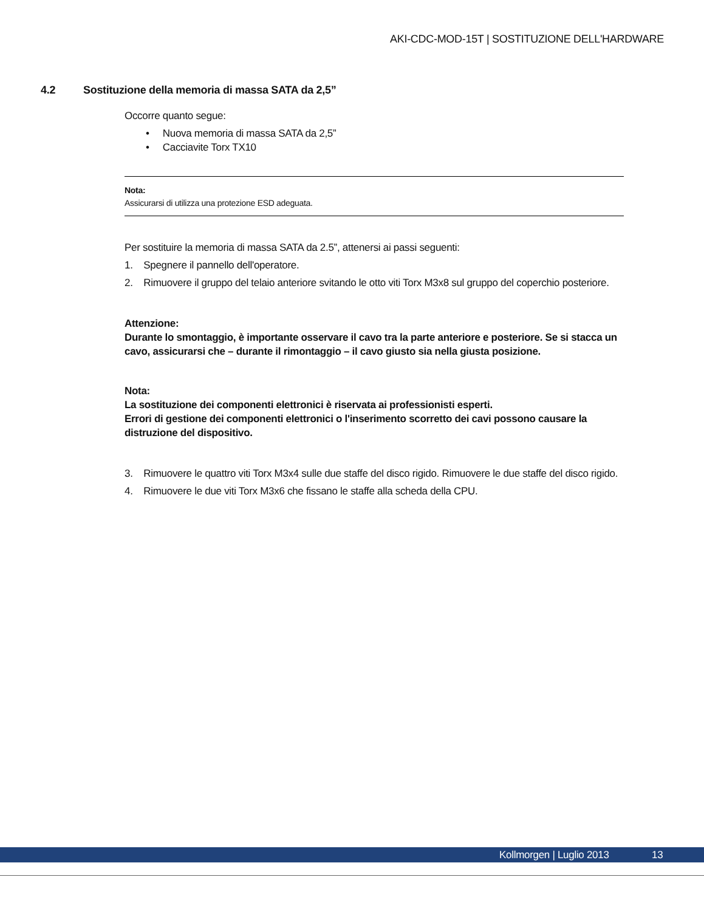AKI-CDC-MOD-15T | SOSTITUZIONE DELL'HARDWARE
4.2 Sostituzione della memoria di massa SATA da 2,5”
Occorre quanto segue:
• Nuova memoria di massa SATA da 2,5”
• Cacciavite Torx TX10
Nota:
Assicurarsi di utilizza una protezione ESD adeguata.
Per sostituire la memoria di massa SATA da 2.5”, attenersi ai passi seguenti:
1. Spegnere il pannello dell'operatore.
2. Rimuovere il gruppo del telaio anteriore svitando le otto viti Torx M3x8 sul gruppo del coperchio posteriore.
Attenzione:
Durante lo smontaggio, è importante osservare il cavo tra la parte anteriore e posteriore. Se si stacca un cavo, assicurarsi che – durante il rimontaggio – il cavo giusto sia nella giusta posizione.
Nota:
La sostituzione dei componenti elettronici è riservata ai professionisti esperti.
Errori di gestione dei componenti elettronici o l'inserimento scorretto dei cavi possono causare la distruzione del dispositivo.
3. Rimuovere le quattro viti Torx M3x4 sulle due staffe del disco rigido. Rimuovere le due staffe del disco rigido.
4. Rimuovere le due viti Torx M3x6 che fissano le staffe alla scheda della CPU.
Kollmorgen | Luglio 2013 13